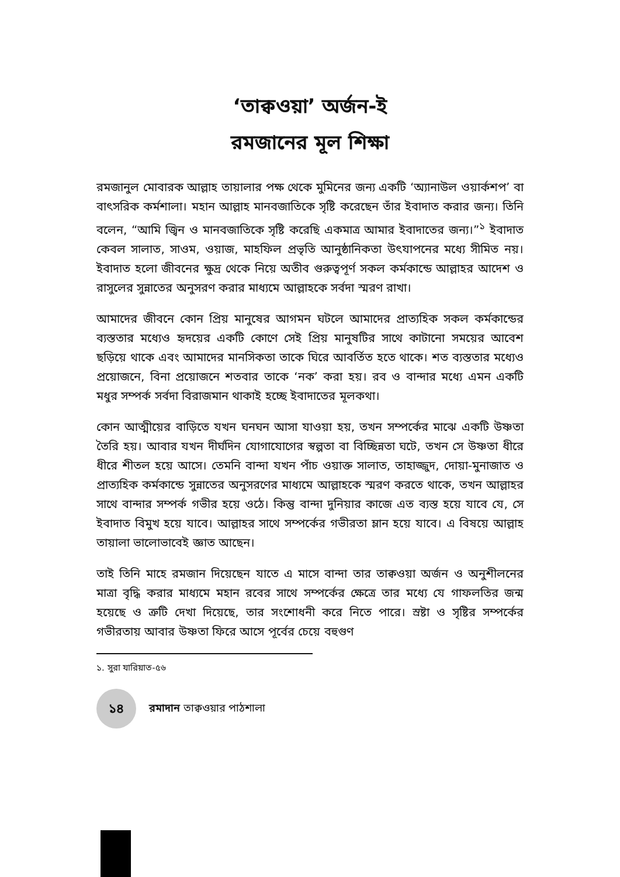‘তাক্বওয়া’ অর্জন-ই
রমজানের মূল শিক্ষা
রমজানুল মোবারক আল্লাহ তায়ালার পক্ষ থেকে মুমিনের জন্য একটি ‘অ্যানাউল ওয়ার্কশপ’ বা বাৎসরিক কর্মশালা। মহান আল্লাহ মানবজাতিকে সৃষ্টি করেছেন তাঁর ইবাদাত করার জন্য। তিনি বলেন, “আমি জ্বিন ও মানবজাতিকে সৃষ্টি করেছি একমাত্র আমার ইবাদাতের জন্য।”<sup>১</sup> ইবাদাত কেবল সালাত, সাওম, ওয়াজ, মাহফিল প্রভৃতি আনুষ্ঠানিকতা উৎযাপনের মধ্যে সীমিত নয়। ইবাদাত হলো জীবনের ক্ষুদ্র থেকে নিয়ে অতীব গুরুত্বপূর্ণ সকল কর্মকান্ডে আল্লাহর আদেশ ও রাসুলের সুন্নাতের অনুসরণ করার মাধ্যমে আল্লাহকে সর্বদা স্মরণ রাখা।
আমাদের জীবনে কোন প্রিয় মানুষের আগমন ঘটলে আমাদের প্রাত্যহিক সকল কর্মকান্ডের ব্যস্ততার মধ্যেও হৃদয়ের একটি কোণে সেই প্রিয় মানুষটির সাথে কাটানো সময়ের আবেশ ছড়িয়ে থাকে এবং আমাদের মানসিকতা তাকে ঘিরে আবর্তিত হতে থাকে। শত ব্যস্ততার মধ্যেও প্রয়োজনে, বিনা প্রয়োজনে শতবার তাকে ‘নক’ করা হয়। রব ও বান্দার মধ্যে এমন একটি মধুর সম্পর্ক সর্বদা বিরাজমান থাকাই হচ্ছে ইবাদাতের মূলকথা।
কোন আত্মীয়ের বাড়িতে যখন ঘনঘন আসা যাওয়া হয়, তখন সম্পর্কের মাঝে একটি উষ্ণতা তৈরি হয়। আবার যখন দীর্ঘদিন যোগাযোগের স্বল্পতা বা বিচ্ছিন্নতা ঘটে, তখন সে উষ্ণতা ধীরে ধীরে শীতল হয়ে আসে। তেমনি বান্দা যখন পাঁচ ওয়াক্ত সালাত, তাহাজ্জুদ, দোয়া-মুনাজাত ও প্রাত্যহিক কর্মকান্ডে সুন্নাতের অনুসরণের মাধ্যমে আল্লাহকে স্মরণ করতে থাকে, তখন আল্লাহর সাথে বান্দার সম্পর্ক গভীর হয়ে ওঠে। কিন্তু বান্দা দুনিয়ার কাজে এত ব্যস্ত হয়ে যাবে যে, সে ইবাদাত বিমুখ হয়ে যাবে। আল্লাহর সাথে সম্পর্কের গভীরতা ম্লান হয়ে যাবে। এ বিষয়ে আল্লাহ তায়ালা ভালোভাবেই জ্ঞাত আছেন।
তাই তিনি মাহে রমজান দিয়েছেন যাতে এ মাসে বান্দা তার তাক্বওয়া অর্জন ও অনুশীলনের মাত্রা বৃদ্ধি করার মাধ্যমে মহান রবের সাথে সম্পর্কের ক্ষেত্রে তার মধ্যে যে গাফলতির জন্ম হয়েছে ও ত্রুটি দেখা দিয়েছে, তার সংশোধনী করে নিতে পারে। স্রষ্টা ও সৃষ্টির সম্পর্কের গভীরতায় আবার উষ্ণতা ফিরে আসে পূর্বের চেয়ে বহুগুণ
১. সুরা যারিয়াত-৫৬
১৪
রমাদান তাক্বওয়ার পাঠশালা